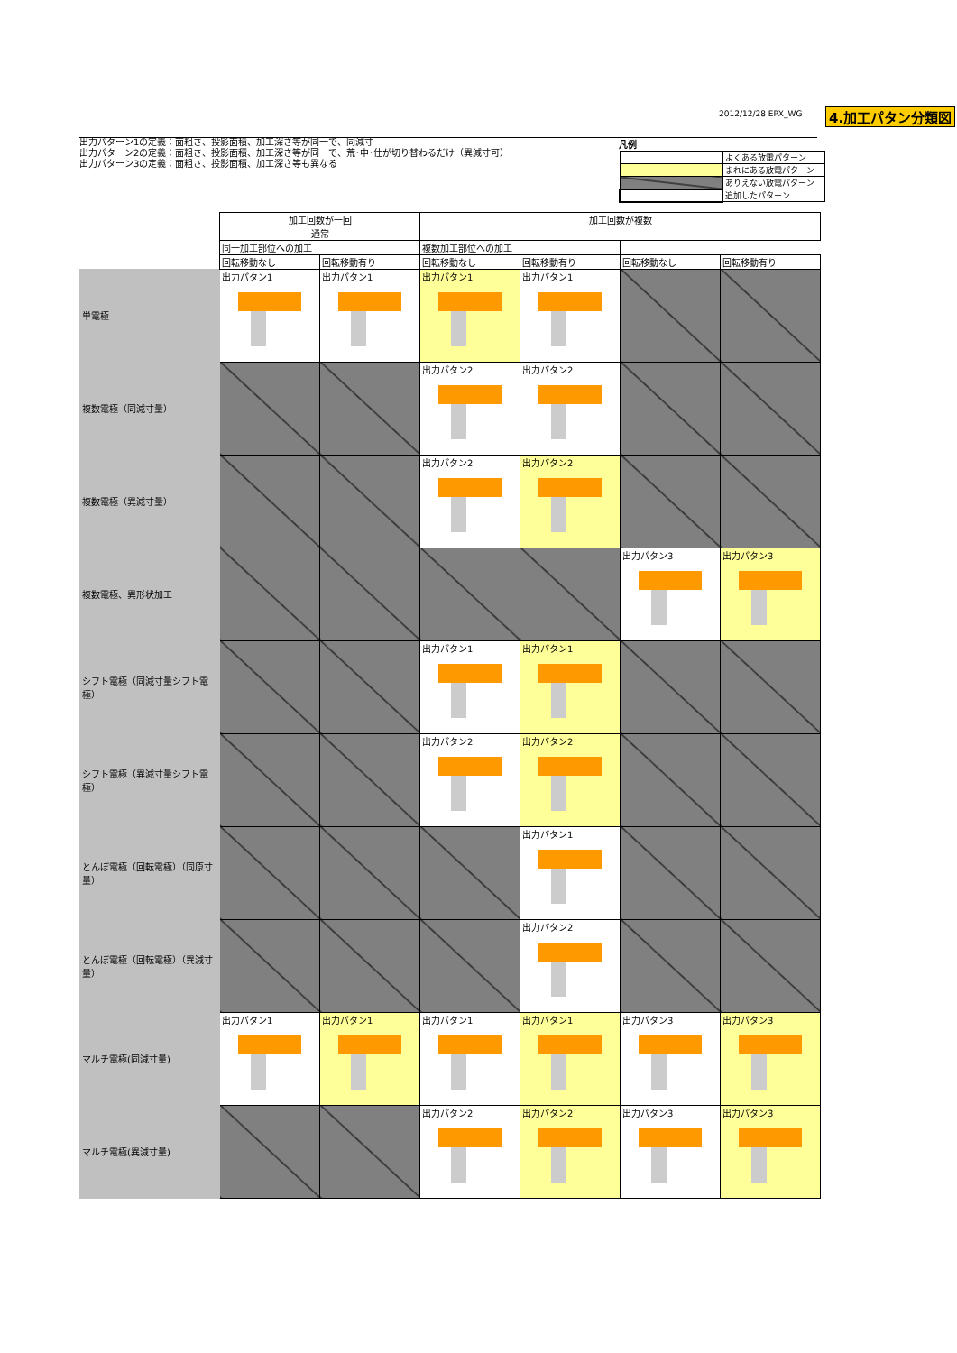4.加工パタン分類図
2012/12/28 EPX_WG
出力パターン1の定義：面粗さ、投影面積、加工深さ等が同一で、同減寸
出力パターン2の定義：面粗さ、投影面積、加工深さ等が同一で、荒･中･仕が切り替わるだけ（異減寸可）
出力パターン3の定義：面粗さ、投影面積、加工深さ等も異なる
凡例
| | よくある放電パターン |
| | まれにある放電パターン |
| | ありえない放電パターン |
| | 追加したパターン |
| | 加工回数が一回 通常 | | 加工回数が複数 | | | |
| --- | --- | --- | --- | --- | --- | --- |
| | | | 同一加工部位への加工 | | 複数加工部位への加工 | |
| | 回転移動なし | 回転移動有り | 回転移動なし | 回転移動有り | 回転移動なし | 回転移動有り |
| 単電極 | 出力パタン1 | 出力パタン1 | 出力パタン1 | 出力パタン1 | | |
| 複数電極（同減寸量） | | | 出力パタン2 | 出力パタン2 | | |
| 複数電極（異減寸量） | | | 出力パタン2 | 出力パタン2 | | |
| 複数電極、異形状加工 | | | | | 出力パタン3 | 出力パタン3 |
| シフト電極（同減寸量シフト電極） | | | 出力パタン1 | 出力パタン1 | | |
| シフト電極（異減寸量シフト電極） | | | 出力パタン2 | 出力パタン2 | | |
| とんぼ電極（回転電極）（同原寸量） | | | | 出力パタン1 | | |
| とんぼ電極（回転電極）（異減寸量） | | | | 出力パタン2 | | |
| マルチ電極(同減寸量) | 出力パタン1 | 出力パタン1 | 出力パタン1 | 出力パタン1 | 出力パタン3 | 出力パタン3 |
| マルチ電極(異減寸量) | | | 出力パタン2 | 出力パタン2 | 出力パタン3 | 出力パタン3 |